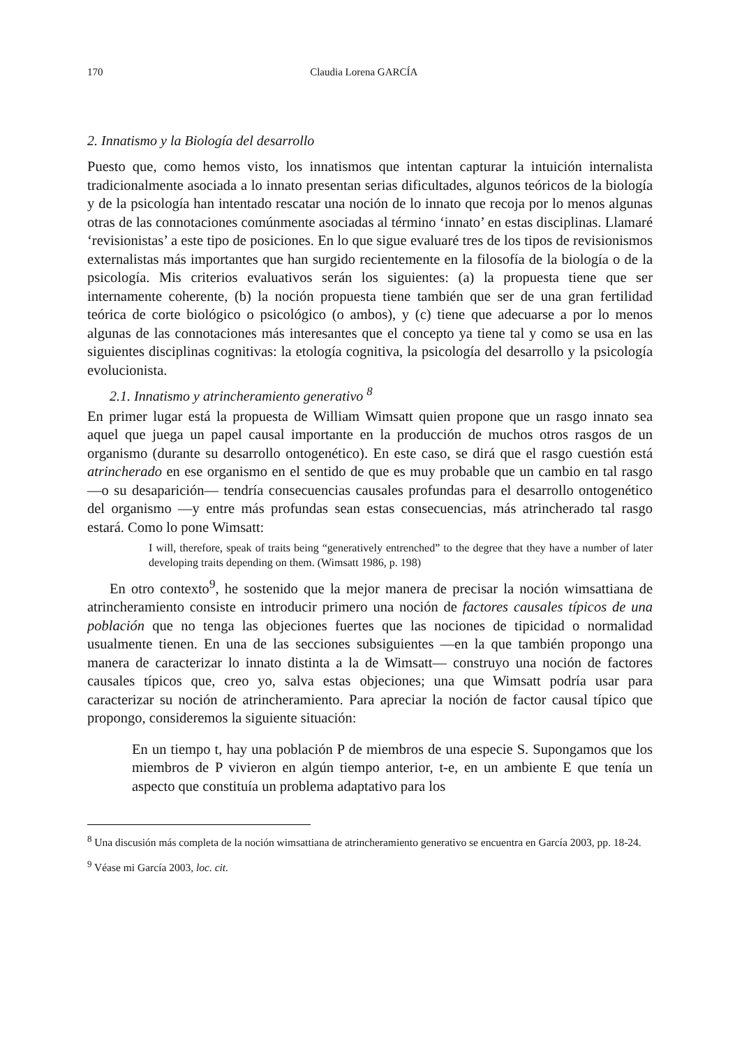170 Claudia Lorena GARCÍA
2. Innatismo y la Biología del desarrollo
Puesto que, como hemos visto, los innatismos que intentan capturar la intuición internalista tradicionalmente asociada a lo innato presentan serias dificultades, algunos teóricos de la biología y de la psicología han intentado rescatar una noción de lo innato que recoja por lo menos algunas otras de las connotaciones comúnmente asociadas al término ‘innato’ en estas disciplinas. Llamaré ‘revisionistas’ a este tipo de posiciones. En lo que sigue evaluaré tres de los tipos de revisionismos externalistas más importantes que han surgido recientemente en la filosofía de la biología o de la psicología. Mis criterios evaluativos serán los siguientes: (a) la propuesta tiene que ser internamente coherente, (b) la noción propuesta tiene también que ser de una gran fertilidad teórica de corte biológico o psicológico (o ambos), y (c) tiene que adecuarse a por lo menos algunas de las connotaciones más interesantes que el concepto ya tiene tal y como se usa en las siguientes disciplinas cognitivas: la etología cognitiva, la psicología del desarrollo y la psicología evolucionista.
2.1. Innatismo y atrincheramiento generativo <sup>8</sup>
En primer lugar está la propuesta de William Wimsatt quien propone que un rasgo innato sea aquel que juega un papel causal importante en la producción de muchos otros rasgos de un organismo (durante su desarrollo ontogenético). En este caso, se dirá que el rasgo cuestión está atrincherado en ese organismo en el sentido de que es muy probable que un cambio en tal rasgo —o su desaparición— tendría consecuencias causales profundas para el desarrollo ontogenético del organismo —y entre más profundas sean estas consecuencias, más atrincherado tal rasgo estará. Como lo pone Wimsatt:
I will, therefore, speak of traits being “generatively entrenched” to the degree that they have a number of later developing traits depending on them. (Wimsatt 1986, p. 198)
En otro contexto<sup>9</sup>, he sostenido que la mejor manera de precisar la noción wimsattiana de atrincheramiento consiste en introducir primero una noción de factores causales típicos de una población que no tenga las objeciones fuertes que las nociones de tipicidad o normalidad usualmente tienen. En una de las secciones subsiguientes —en la que también propongo una manera de caracterizar lo innato distinta a la de Wimsatt— construyo una noción de factores causales típicos que, creo yo, salva estas objeciones; una que Wimsatt podría usar para caracterizar su noción de atrincheramiento. Para apreciar la noción de factor causal típico que propongo, consideremos la siguiente situación:
En un tiempo t, hay una población P de miembros de una especie S. Supongamos que los miembros de P vivieron en algún tiempo anterior, t-e, en un ambiente E que tenía un aspecto que constituía un problema adaptativo para los
<sup>8</sup> Una discusión más completa de la noción wimsattiana de atrincheramiento generativo se encuentra en García 2003, pp. 18-24.
<sup>9</sup> Véase mi García 2003, loc. cit.